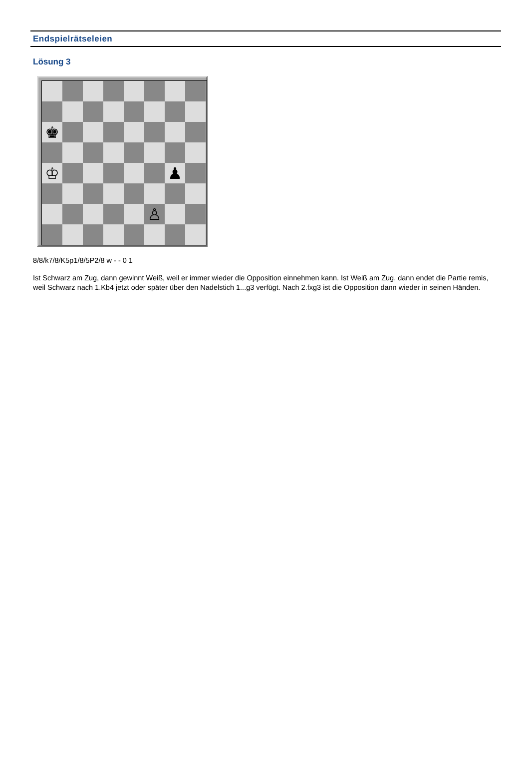Endspielrätseleien
Lösung 3
♚
♔
♟
♙
8/8/k7/8/K5p1/8/5P2/8 w - - 0 1
Ist Schwarz am Zug, dann gewinnt Weiß, weil er immer wieder die Opposition einnehmen kann. Ist Weiß am Zug, dann endet die Partie remis, weil Schwarz nach 1.Kb4 jetzt oder später über den Nadelstich 1...g3 verfügt. Nach 2.fxg3 ist die Opposition dann wieder in seinen Händen.